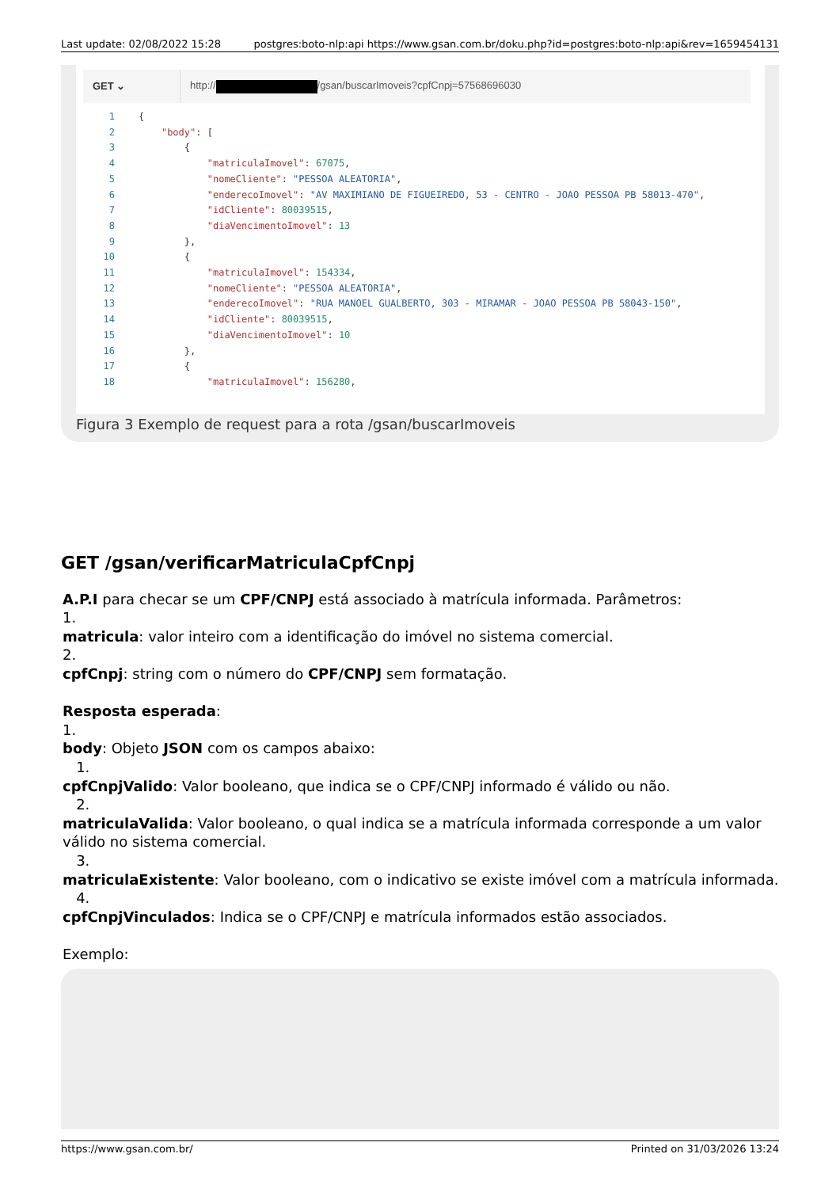Last update: 02/08/2022 15:28 postgres:boto-nlp:api https://www.gsan.com.br/doku.php?id=postgres:boto-nlp:api&rev=1659454131
GET ⌄ http:// /gsan/buscarImoveis?cpfCnpj=57568696030
1{
2    "body": [
3        {
4            "matriculaImovel": 67075,
5            "nomeCliente": "PESSOA ALEATORIA",
6            "enderecoImovel": "AV MAXIMIANO DE FIGUEIREDO, 53 - CENTRO - JOAO PESSOA PB 58013-470",
7            "idCliente": 80039515,
8            "diaVencimentoImovel": 13
9        },
10        {
11            "matriculaImovel": 154334,
12            "nomeCliente": "PESSOA ALEATORIA",
13            "enderecoImovel": "RUA MANOEL GUALBERTO, 303 - MIRAMAR - JOAO PESSOA PB 58043-150",
14            "idCliente": 80039515,
15            "diaVencimentoImovel": 10
16        },
17        {
18            "matriculaImovel": 156280,
Figura 3 Exemplo de request para a rota /gsan/buscarImoveis
GET /gsan/verificarMatriculaCpfCnpj
A.P.I para checar se um CPF/CNPJ está associado à matrícula informada. Parâmetros:
1.
matricula: valor inteiro com a identificação do imóvel no sistema comercial.
2.
cpfCnpj: string com o número do CPF/CNPJ sem formatação.
Resposta esperada:
1.
body: Objeto JSON com os campos abaixo:
1.
cpfCnpjValido: Valor booleano, que indica se o CPF/CNPJ informado é válido ou não.
2.
matriculaValida: Valor booleano, o qual indica se a matrícula informada corresponde a um valor válido no sistema comercial.
3.
matriculaExistente: Valor booleano, com o indicativo se existe imóvel com a matrícula informada.
4.
cpfCnpjVinculados: Indica se o CPF/CNPJ e matrícula informados estão associados.
Exemplo:
https://www.gsan.com.br/ Printed on 31/03/2026 13:24